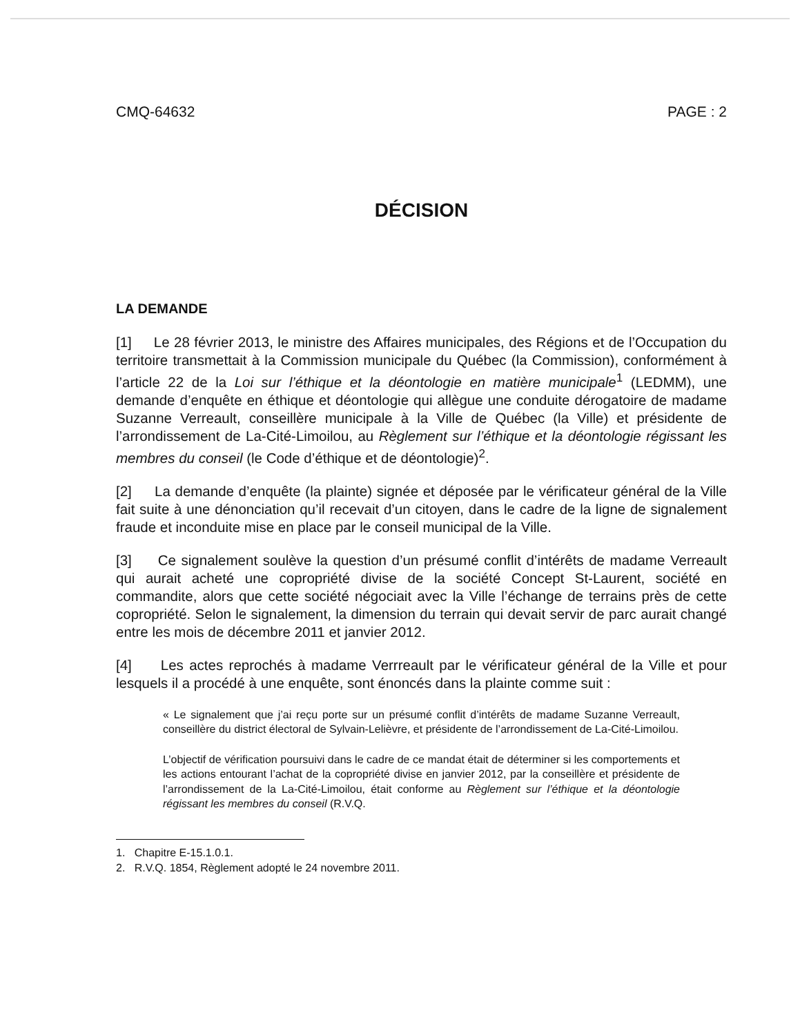CMQ-64632 PAGE : 2
DÉCISION
LA DEMANDE
[1] Le 28 février 2013, le ministre des Affaires municipales, des Régions et de l’Occupation du territoire transmettait à la Commission municipale du Québec (la Commission), conformément à l’article 22 de la Loi sur l’éthique et la déontologie en matière municipale<sup>1</sup> (LEDMM), une demande d’enquête en éthique et déontologie qui allègue une conduite dérogatoire de madame Suzanne Verreault, conseillère municipale à la Ville de Québec (la Ville) et présidente de l’arrondissement de La-Cité-Limoilou, au Règlement sur l’éthique et la déontologie régissant les membres du conseil (le Code d’éthique et de déontologie)<sup>2</sup>.
[2] La demande d’enquête (la plainte) signée et déposée par le vérificateur général de la Ville fait suite à une dénonciation qu’il recevait d’un citoyen, dans le cadre de la ligne de signalement fraude et inconduite mise en place par le conseil municipal de la Ville.
[3] Ce signalement soulève la question d’un présumé conflit d’intérêts de madame Verreault qui aurait acheté une copropriété divise de la société Concept St-Laurent, société en commandite, alors que cette société négociait avec la Ville l’échange de terrains près de cette copropriété. Selon le signalement, la dimension du terrain qui devait servir de parc aurait changé entre les mois de décembre 2011 et janvier 2012.
[4] Les actes reprochés à madame Verrreault par le vérificateur général de la Ville et pour lesquels il a procédé à une enquête, sont énoncés dans la plainte comme suit :
« Le signalement que j’ai reçu porte sur un présumé conflit d’intérêts de madame Suzanne Verreault, conseillère du district électoral de Sylvain-Lelièvre, et présidente de l’arrondissement de La-Cité-Limoilou.
L’objectif de vérification poursuivi dans le cadre de ce mandat était de déterminer si les comportements et les actions entourant l’achat de la copropriété divise en janvier 2012, par la conseillère et présidente de l’arrondissement de la La-Cité-Limoilou, était conforme au Règlement sur l’éthique et la déontologie régissant les membres du conseil (R.V.Q.
1. Chapitre E-15.1.0.1.
2. R.V.Q. 1854, Règlement adopté le 24 novembre 2011.